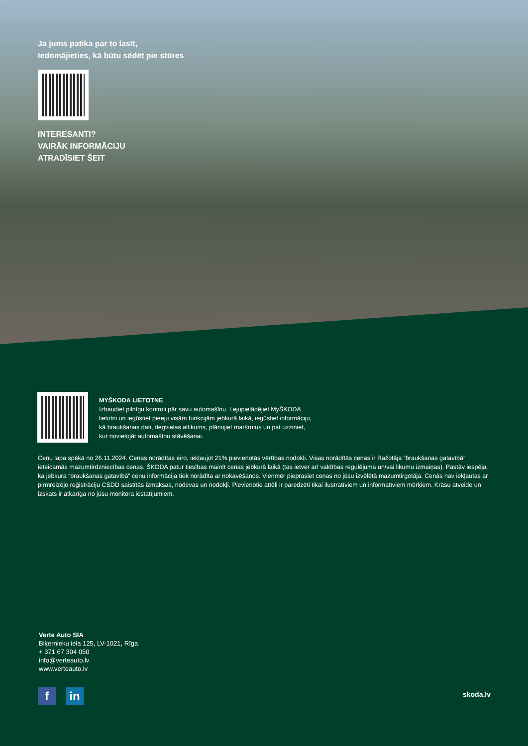Ja jums patika par to lasīt,
Iedomājieties, kā būtu sēdēt pie stūres
INTERESANTI?
VAIRĀK INFORMĀCIJU
ATRADĪSIET ŠEIT
MYŠKODA LIETOTNE
Izbaudiet pilnīgu kontroli pār savu automašīnu. Lejupielādējiet MyŠKODA
lietotni un iegūstiet pieeju visām funkcijām jebkurā laikā, iegūstiet informāciju,
kā braukšanas dati, degvielas atlikums, plānojiet maršrutus un pat uzziniet,
kur novietojāt automašīnu stāvēšanai.
Cenu lapa spēkā no 26.11.2024. Cenas norādītas eiro, iekļaujot 21% pievienotās vērtības nodokli. Visas norādītās cenas ir Ražotāja “braukšanas gatavībā” ieteicamās mazumtirdzniecības cenas. ŠKODA patur tiesības mainīt cenas jebkurā laikā (tas ietver arī valdības regulējuma un/vai likumu izmaiņas). Pastāv iespēja, ka jebkura “braukšanas gatavībā” cenu informācija tiek norādīta ar nokavēšanos. Vienmēr pieprasiet cenas no jūsu izvēlētā mazumtirgotāja. Cenās nav iekļautas ar pirmreizējo reģistrāciju CSDD saistītās izmaksas, nodevas un nodokļi. Pievienotie attēli ir paredzēti tikai ilustratīviem un informatīviem mērķiem. Krāsu atveide un izskats ir atkarīga no jūsu monitora iestatījumiem.
Verte Auto SIA
Biķernieku iela 125, LV-1021, Rīga
+ 371 67 304 050
info@verteauto.lv
www.verteauto.lv
fin skoda.lv